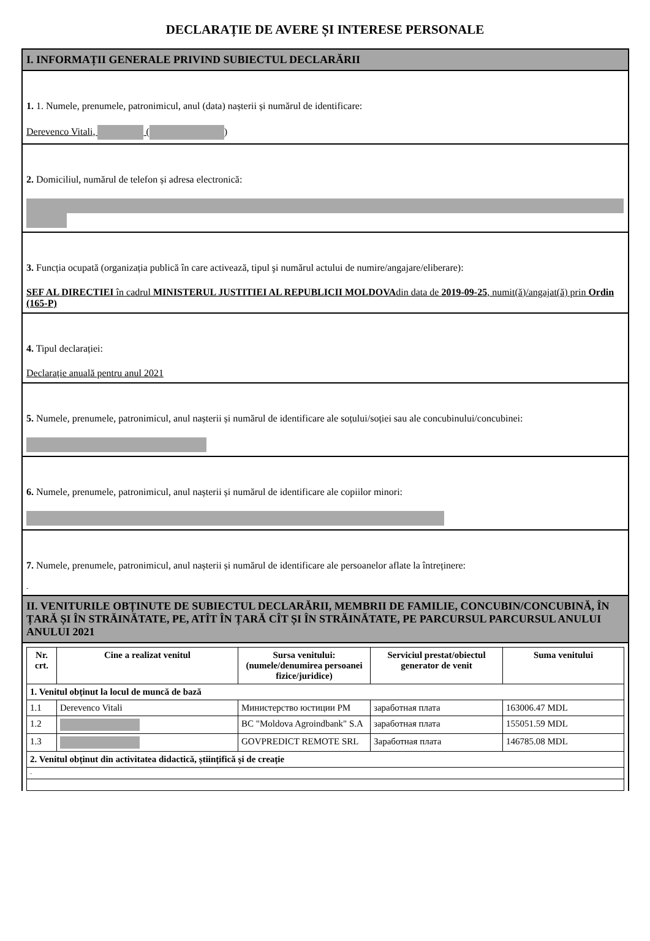DECLARAȚIE DE AVERE ȘI INTERESE PERSONALE
I. INFORMAȚII GENERALE PRIVIND SUBIECTUL DECLARĂRII
1. 1. Numele, prenumele, patronimicul, anul (data) nașterii și numărul de identificare:
Derevenco Vitali, ( )
2. Domiciliul, numărul de telefon și adresa electronică:
3. Funcția ocupată (organizația publică în care activează, tipul şi numărul actului de numire/angajare/eliberare):
SEF AL DIRECTIEI în cadrul MINISTERUL JUSTITIEI AL REPUBLICII MOLDOVAdin data de 2019-09-25, numit(ă)/angajat(ă) prin Ordin (165-P)
4. Tipul declarației:
Declarație anuală pentru anul 2021
5. Numele, prenumele, patronimicul, anul nașterii și numărul de identificare ale soțului/soției sau ale concubinului/concubinei:
6. Numele, prenumele, patronimicul, anul nașterii și numărul de identificare ale copiilor minori:
7. Numele, prenumele, patronimicul, anul nașterii și numărul de identificare ale persoanelor aflate la întreținere:
-
II. VENITURILE OBȚINUTE DE SUBIECTUL DECLARĂRII, MEMBRII DE FAMILIE, CONCUBIN/CONCUBINĂ, ÎN ȚARĂ ȘI ÎN STRĂINĂTATE, PE, ATÎT ÎN ȚARĂ CÎT ȘI ÎN STRĂINĂTATE, PE PARCURSUL PARCURSUL ANULUI ANULUI 2021
| Nr. crt. | Cine a realizat venitul | Sursa venitului: (numele/denumirea persoanei fizice/juridice) | Serviciul prestat/obiectul generator de venit | Suma venitului |
| --- | --- | --- | --- | --- |
| 1. Venitul obținut la locul de muncă de bază | | | | |
| 1.1 | Derevenco Vitali | Министерство юстиции РМ | заработная плата | 163006.47 MDL |
| 1.2 | | BC "Moldova Agroindbank" S.A | заработная плата | 155051.59 MDL |
| 1.3 | | GOVPREDICT REMOTE SRL | Заработная плата | 146785.08 MDL |
| 2. Venitul obținut din activitatea didactică, științifică și de creație | | | | |
| - | | | | |